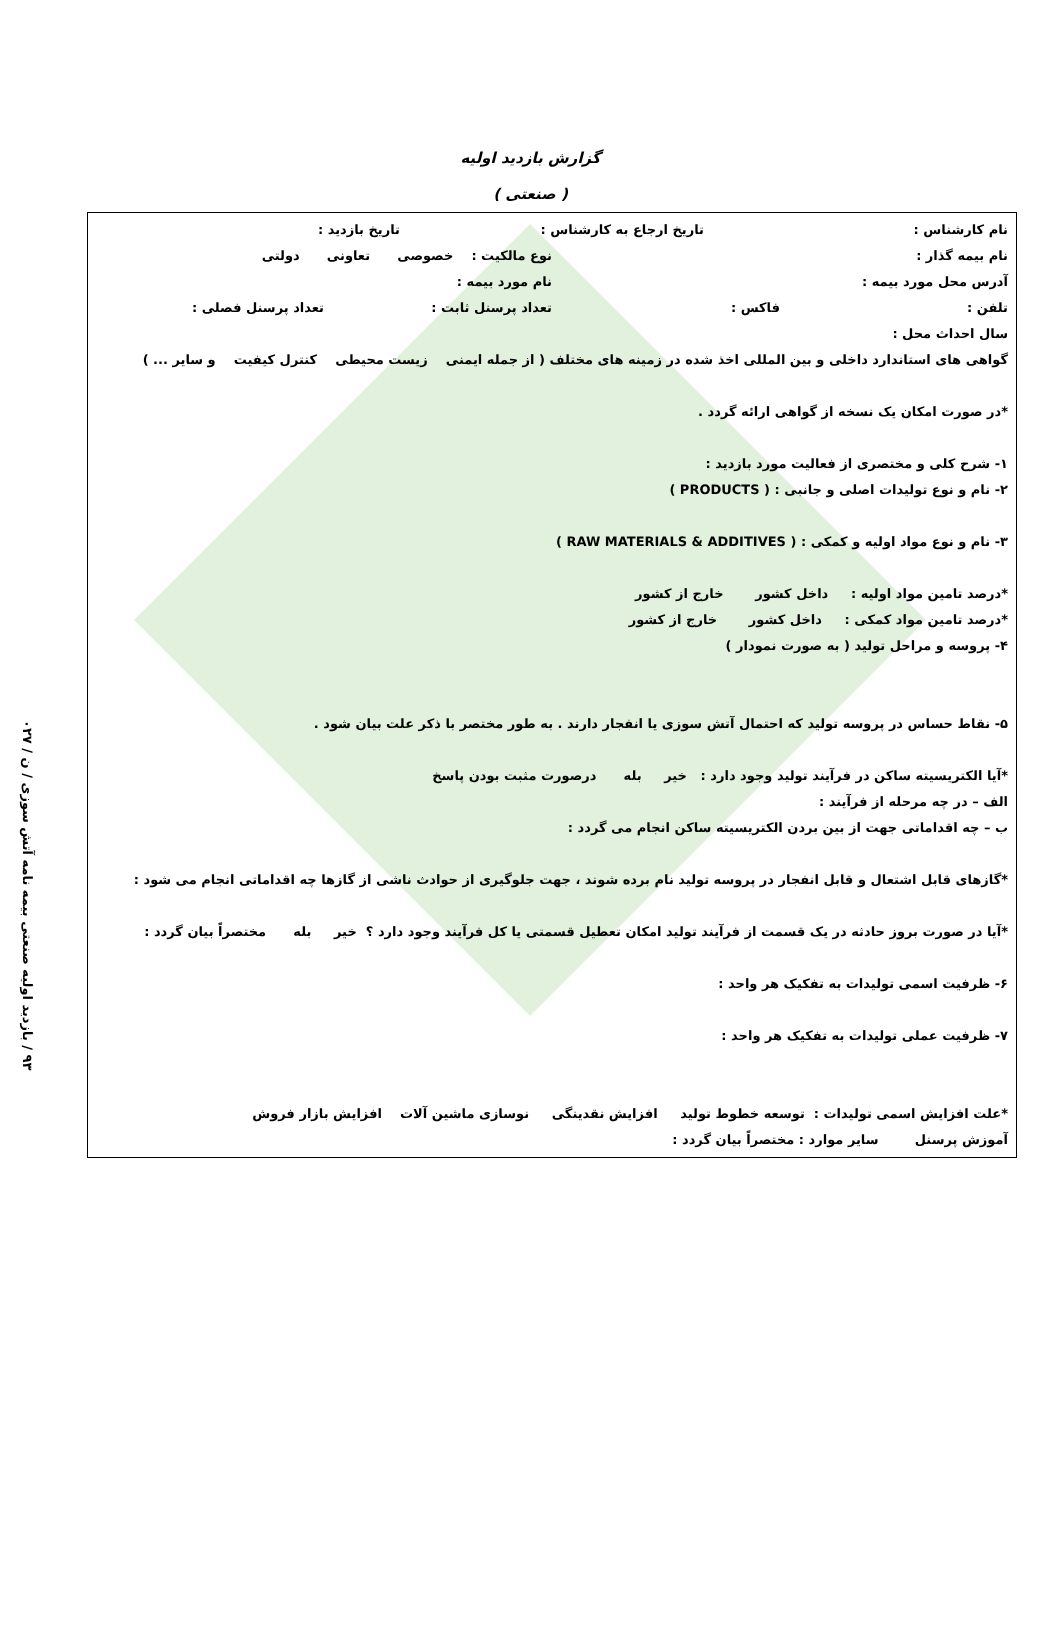گزارش بازدید اولیه
( صنعتی )
نام کارشناس : تاریخ ارجاع به کارشناس : تاریخ بازدید :
نام بیمه گذار : نوع مالکیت : خصوصی تعاونی دولتی
آدرس محل مورد بیمه : نام مورد بیمه :
تلفن : فاکس : تعداد پرسنل ثابت : تعداد پرسنل فصلی :
سال احداث محل :
گواهی های استاندارد داخلی و بین المللی اخذ شده در زمینه های مختلف ( از جمله ایمنی زیست محیطی کنترل کیفیت و سایر ... )
*در صورت امکان یک نسخه از گواهی ارائه گردد .
۱- شرح کلی و مختصری از فعالیت مورد بازدید :
۲- نام و نوع تولیدات اصلی و جانبی : ( PRODUCTS )
۳- نام و نوع مواد اولیه و کمکی : ( RAW MATERIALS & ADDITIVES )
*درصد تامین مواد اولیه : داخل کشور خارج از کشور
*درصد تامین مواد کمکی : داخل کشور خارج از کشور
۴- پروسه و مراحل تولید ( به صورت نمودار )
۵- نقاط حساس در پروسه تولید که احتمال آتش سوزی یا انفجار دارند . به طور مختصر با ذکر علت بیان شود .
*آیا الکتریسیته ساکن در فرآیند تولید وجود دارد : خیر بله درصورت مثبت بودن پاسخ
الف – در چه مرحله از فرآیند :
ب – چه اقداماتی جهت از بین بردن الکتریسیته ساکن انجام می گردد :
*گازهای قابل اشتعال و قابل انفجار در پروسه تولید نام برده شوند ، جهت جلوگیری از حوادث ناشی از گازها چه اقداماتی انجام می شود :
*آیا در صورت بروز حادثه در یک قسمت از فرآیند تولید امکان تعطیل قسمتی یا کل فرآیند وجود دارد ؟ خیر بله مختصراً بیان گردد :
۶- ظرفیت اسمی تولیدات به تفکیک هر واحد :
۷- ظرفیت عملی تولیدات به تفکیک هر واحد :
*علت افزایش اسمی تولیدات : توسعه خطوط تولید افزایش نقدینگی نوسازی ماشین آلات افزایش بازار فروش
آموزش پرسنل سایر موارد : مختصراً بیان گردد :
۹۳ / بازدید اولیه صنعتی بیمه نامه آتش سوزی / ن / ۰۲۷